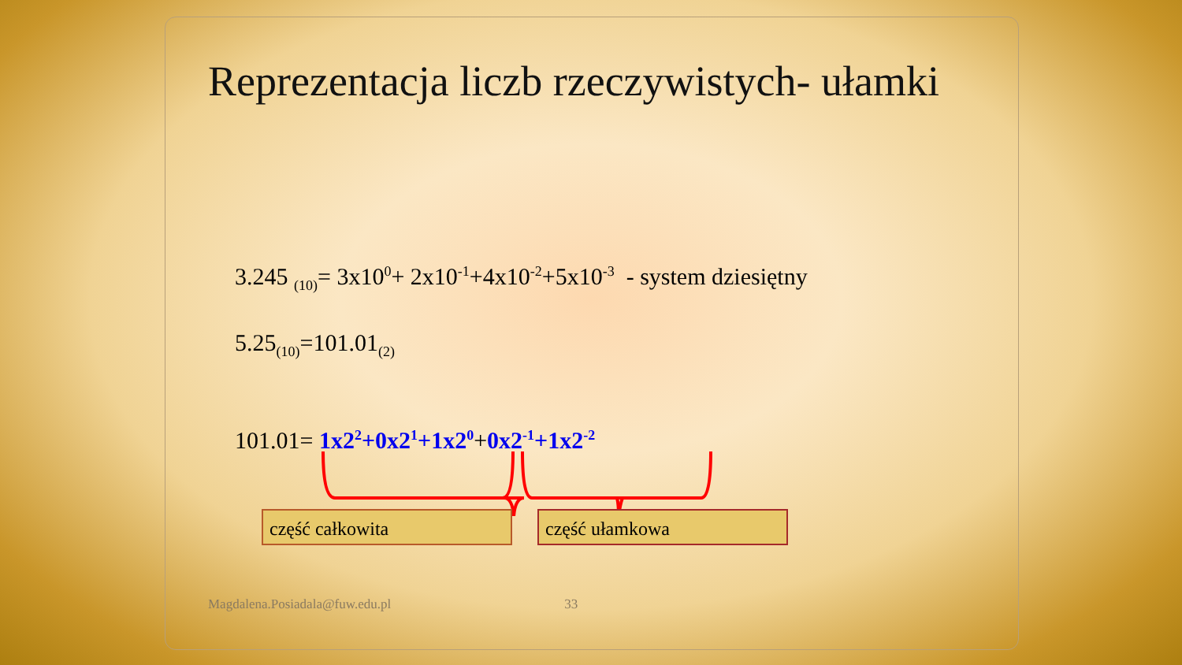Reprezentacja liczb rzeczywistych- ułamki
3.245 <sub>(10)</sub>= 3x10<sup>0</sup>+ 2x10<sup>-1</sup>+4x10<sup>-2</sup>+5x10<sup>-3</sup> - system dziesiętny
5.25<sub>(10)</sub>=101.01<sub>(2)</sub>
101.01= 1x2<sup>2</sup>+0x2<sup>1</sup>+1x2<sup>0</sup>+0x2<sup>-1</sup>+1x2<sup>-2</sup>
część całkowita część ułamkowa
Magdalena.Posiadala@fuw.edu.pl 33